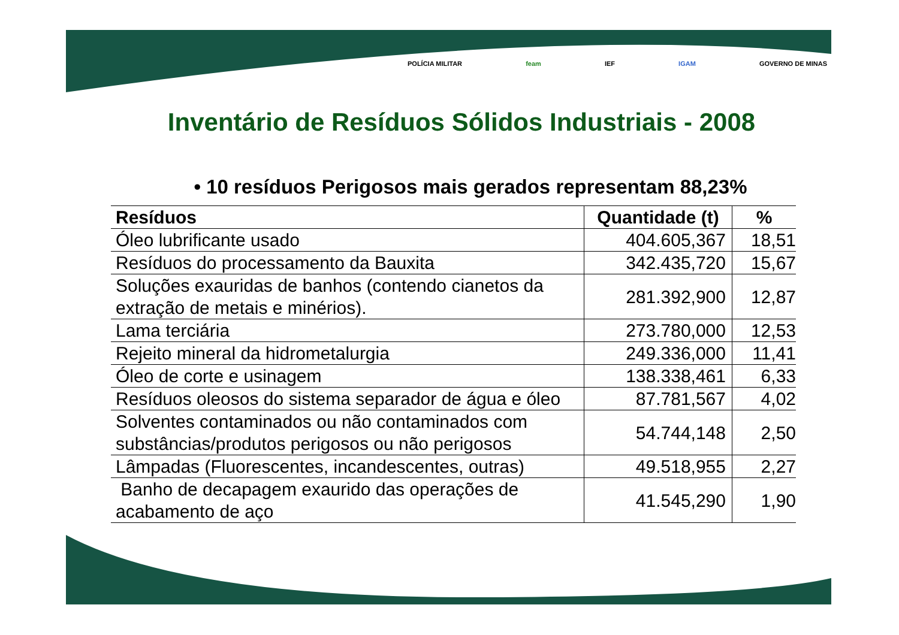POLÍCIA MILITAR feam IEF IGAM GOVERNO DE MINAS
Inventário de Resíduos Sólidos Industriais - 2008
• 10 resíduos Perigosos mais gerados representam 88,23%
| Resíduos | Quantidade (t) | % |
| --- | --- | --- |
| Óleo lubrificante usado | 404.605,367 | 18,51 |
| Resíduos do processamento da Bauxita | 342.435,720 | 15,67 |
| Soluções exauridas de banhos (contendo cianetos da extração de metais e minérios). | 281.392,900 | 12,87 |
| Lama terciária | 273.780,000 | 12,53 |
| Rejeito mineral da hidrometalurgia | 249.336,000 | 11,41 |
| Óleo de corte e usinagem | 138.338,461 | 6,33 |
| Resíduos oleosos do sistema separador de água e óleo | 87.781,567 | 4,02 |
| Solventes contaminados ou não contaminados com substâncias/produtos perigosos ou não perigosos | 54.744,148 | 2,50 |
| Lâmpadas (Fluorescentes, incandescentes, outras) | 49.518,955 | 2,27 |
| Banho de decapagem exaurido das operações de acabamento de aço | 41.545,290 | 1,90 |